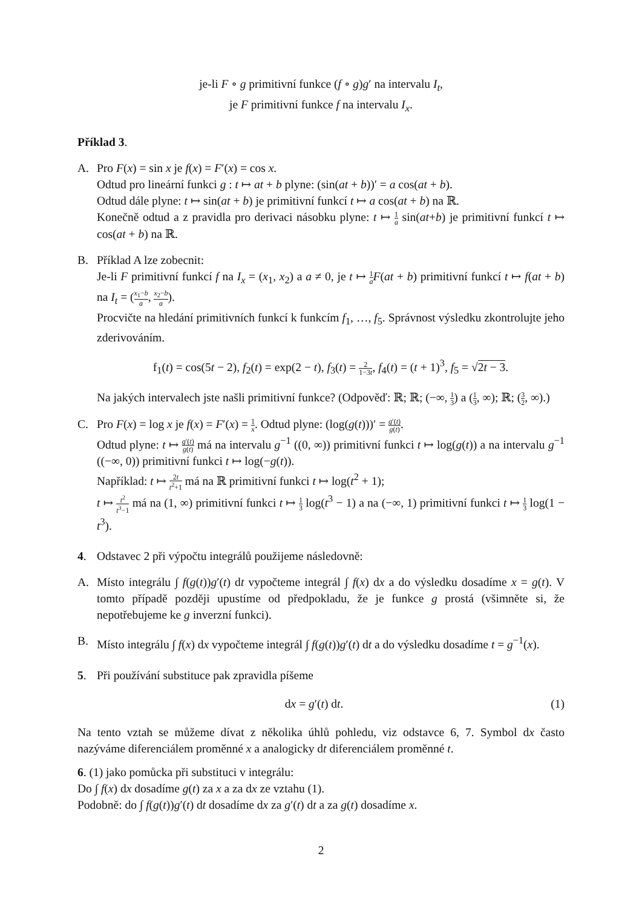je-li F ∘ g primitivní funkce (f ∘ g)g′ na intervalu I<sub>t</sub>,
je F primitivní funkce f na intervalu I<sub>x</sub>.
Příklad 3.
A. Pro F(x) = sin x je f(x) = F′(x) = cos x.
Odtud pro lineární funkci g : t ↦ at + b plyne: (sin(at + b))′ = a cos(at + b).
Odtud dále plyne: t ↦ sin(at + b) je primitivní funkcí t ↦ a cos(at + b) na ℝ.
Konečně odtud a z pravidla pro derivaci násobku plyne: t ↦ 1 a sin(at+b) je primitivní funkcí t ↦ cos(at + b) na ℝ.
B. Příklad A lze zobecnit:
Je-li F primitivní funkcí f na I<sub>x</sub> = (x<sub>1</sub>, x<sub>2</sub>) a a ≠ 0, je t ↦ 1 a F(at + b) primitivní funkcí t ↦ f(at + b) na I<sub>t</sub> = (x<sub>1</sub>−b a, x<sub>2</sub>−b a).
Procvičte na hledání primitivních funkcí k funkcím f<sub>1</sub>, …, f<sub>5</sub>. Správnost výsledku zkontrolujte jeho zderivováním.
f<sub>1</sub>(t) = cos(5t − 2), f<sub>2</sub>(t) = exp(2 − t), f<sub>3</sub>(t) = 2 1−3t, f<sub>4</sub>(t) = (t + 1)<sup>3</sup>, f<sub>5</sub> = √2t − 3.
Na jakých intervalech jste našli primitivní funkce? (Odpověď: ℝ; ℝ; (−∞, 1 3) a (1 3, ∞); ℝ; (3 2, ∞).)
C. Pro F(x) = log x je f(x) = F′(x) = 1 x. Odtud plyne: (log(g(t)))′ = g′(t) g(t).
Odtud plyne: t ↦ g′(t) g(t) má na intervalu g<sup>−1</sup> ((0, ∞)) primitivní funkci t ↦ log(g(t)) a na intervalu g<sup>−1</sup> ((−∞, 0)) primitivní funkci t ↦ log(−g(t)).
Například: t ↦ 2t t<sup>2</sup>+1 má na ℝ primitivní funkci t ↦ log(t<sup>2</sup> + 1);
t ↦ t<sup>2</sup> t<sup>3</sup>−1 má na (1, ∞) primitivní funkci t ↦ 1 3 log(t<sup>3</sup> − 1) a na (−∞, 1) primitivní funkci t ↦ 1 3 log(1 − t<sup>3</sup>).
4. Odstavec 2 při výpočtu integrálů použijeme následovně:
A. Místo integrálu ∫ f(g(t))g′(t) dt vypočteme integrál ∫ f(x) dx a do výsledku dosadíme x = g(t). V tomto případě později upustíme od předpokladu, že je funkce g prostá (všimněte si, že nepotřebujeme ke g inverzní funkci).
B. Místo integrálu ∫ f(x) dx vypočteme integrál ∫ f(g(t))g′(t) dt a do výsledku dosadíme t = g<sup>−1</sup>(x).
5. Při používání substituce pak zpravidla píšeme
dx = g′(t) dt. (1)
Na tento vztah se můžeme dívat z několika úhlů pohledu, viz odstavce 6, 7. Symbol dx často nazýváme diferenciálem proměnné x a analogicky dt diferenciálem proměnné t.
6. (1) jako pomůcka při substituci v integrálu:
Do ∫ f(x) dx dosadíme g(t) za x a za dx ze vztahu (1).
Podobně: do ∫ f(g(t))g′(t) dt dosadíme dx za g′(t) dt a za g(t) dosadíme x.
2